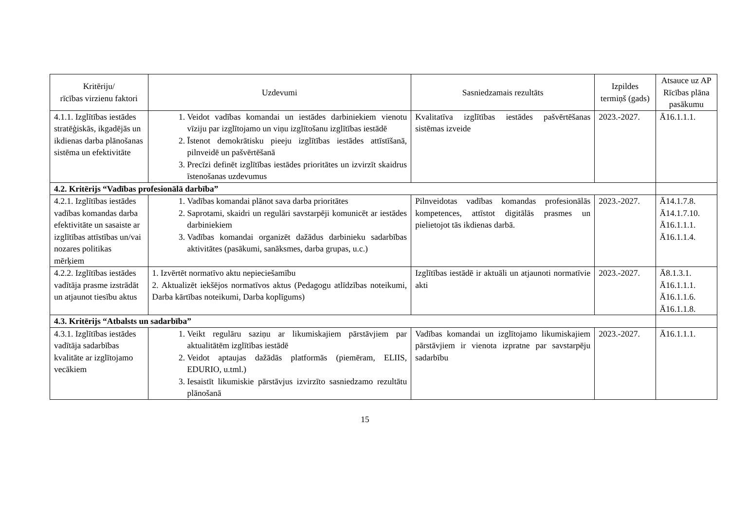| Kritēriju/ rīcības virzienu faktori | Uzdevumi | Sasniedzamais rezultāts | Izpildes termiņš (gads) | Atsauce uz AP Rīcības plāna pasākumu |
| --- | --- | --- | --- | --- |
| 4.1.1. Izglītības iestādes stratēģiskās, ikgadējās un ikdienas darba plānošanas sistēma un efektivitāte | 1. Veidot vadības komandai un iestādes darbiniekiem vienotu vīziju par izglītojamo un viņu izglītošanu izglītības iestādē 2. Īstenot demokrātisku pieeju izglītības iestādes attīstīšanā, pilnveidē un pašvērtēšanā 3. Precīzi definēt izglītības iestādes prioritātes un izvirzīt skaidrus īstenošanas uzdevumus | Kvalitatīva izglītības iestādes pašvērtēšanas sistēmas izveide | 2023.-2027. | Ā16.1.1.1. |
| 4.2. Kritērijs “Vadības profesionālā darbība” | | | | |
| 4.2.1. Izglītības iestādes vadības komandas darba efektivitāte un sasaiste ar izglītības attīstības un/vai nozares politikas mērķiem | 1. Vadības komandai plānot sava darba prioritātes 2. Saprotami, skaidri un regulāri savstarpēji komunicēt ar iestādes darbiniekiem 3. Vadības komandai organizēt dažādus darbinieku sadarbības aktivitātes (pasākumi, sanāksmes, darba grupas, u.c.) | Pilnveidotas vadības komandas profesionālās kompetences, attīstot digitālās prasmes un pielietojot tās ikdienas darbā. | 2023.-2027. | Ā14.1.7.8. Ā14.1.7.10. Ā16.1.1.1. Ā16.1.1.4. |
| 4.2.2. Izglītības iestādes vadītāja prasme izstrādāt un atjaunot tiesību aktus | 1. Izvērtēt normatīvo aktu nepieciešamību 2. Aktualizēt iekšējos normatīvos aktus (Pedagogu atlīdzības noteikumi, Darba kārtības noteikumi, Darba koplīgums) | Izglītības iestādē ir aktuāli un atjaunoti normatīvie akti | 2023.-2027. | Ā8.1.3.1. Ā16.1.1.1. Ā16.1.1.6. Ā16.1.1.8. |
| 4.3. Kritērijs “Atbalsts un sadarbība” | | | | |
| 4.3.1. Izglītības iestādes vadītāja sadarbības kvalitāte ar izglītojamo vecākiem | 1. Veikt regulāru saziņu ar likumiskajiem pārstāvjiem par aktualitātēm izglītības iestādē 2. Veidot aptaujas dažādās platformās (piemēram, ELIIS, EDURIO, u.tml.) 3. Iesaistīt likumiskie pārstāvjus izvirzīto sasniedzamo rezultātu plānošanā | Vadības komandai un izglītojamo likumiskajiem pārstāvjiem ir vienota izpratne par savstarpēju sadarbību | 2023.-2027. | Ā16.1.1.1. |
15